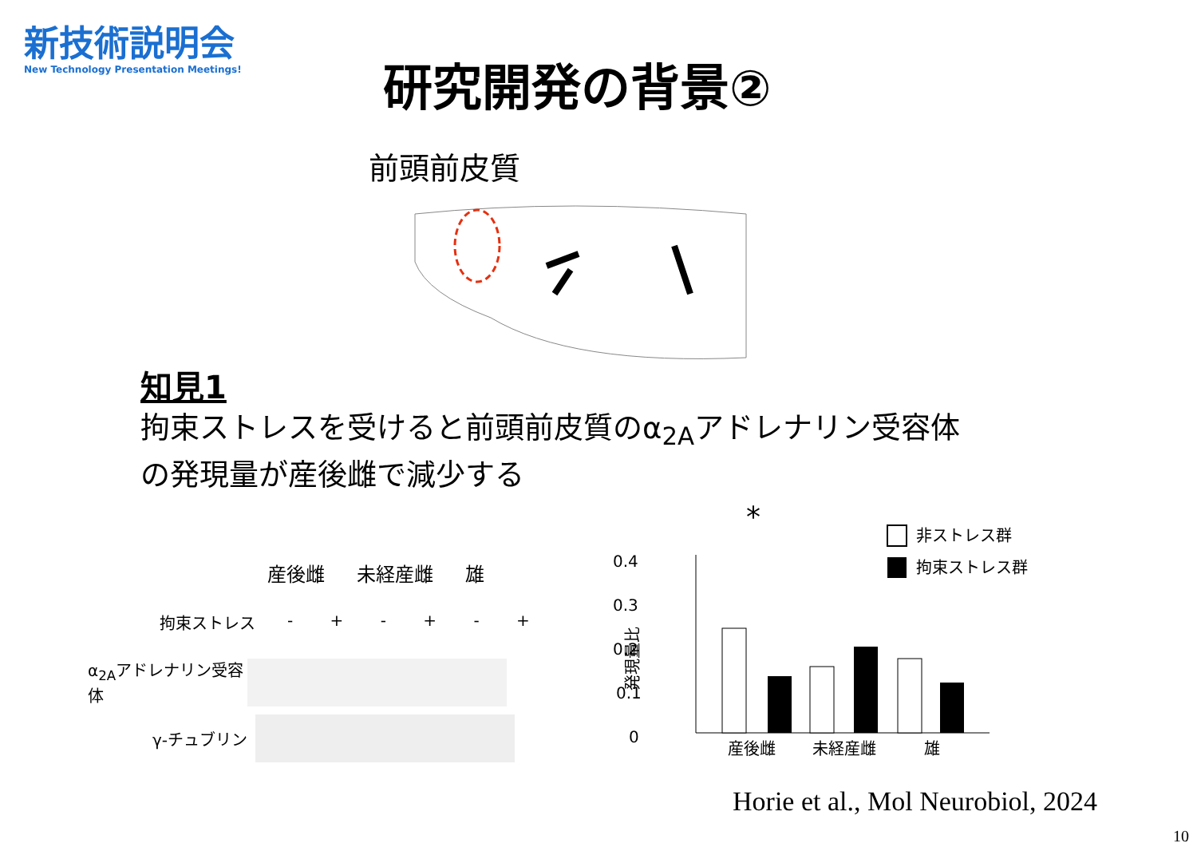新技術説明会
New Technology Presentation Meetings!
研究開発の背景②
前頭前皮質
知見1
拘束ストレスを受けると前頭前皮質のα<sub>2A</sub>アドレナリン受容体
の発現量が産後雌で減少する
産後雌 未経産雌 雄
拘束ストレス - + - + - +
α<sub>2A</sub>アドレナリン受容体
γ-チュブリン
*
0.4
0.3
0.2
0.1
0
発現量比
産後雌
未経産雌
雄
非ストレス群
拘束ストレス群
Horie et al., Mol Neurobiol, 2024
10